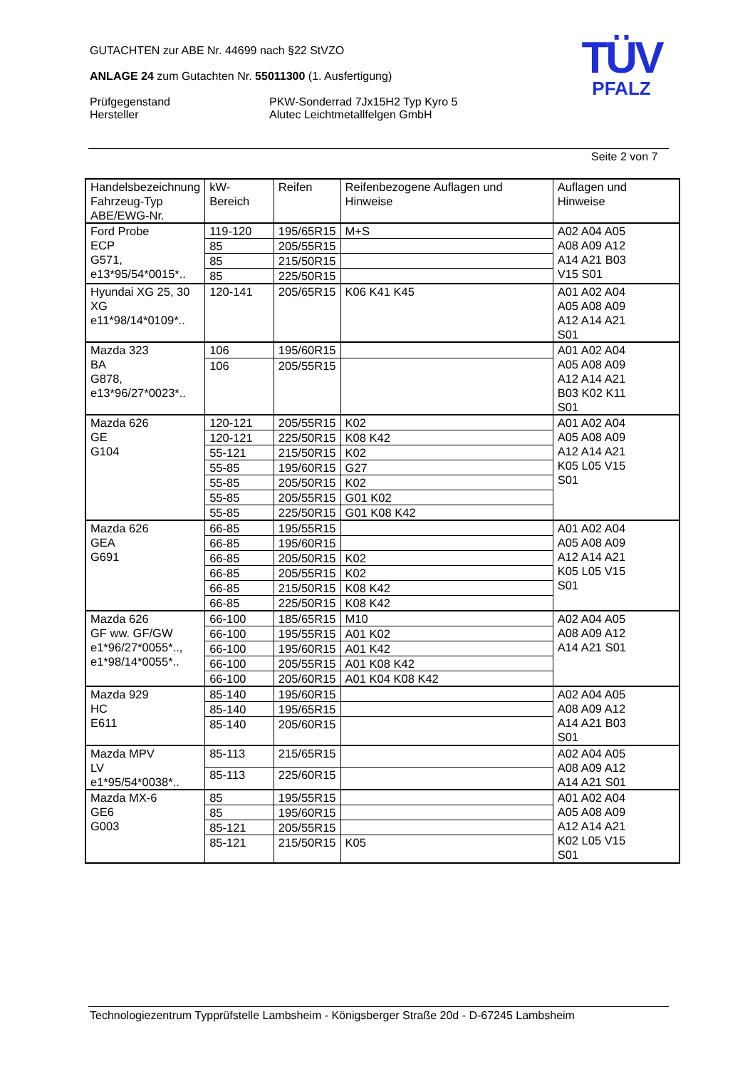GUTACHTEN zur ABE Nr. 44699 nach §22 StVZO
ANLAGE 24 zum Gutachten Nr. 55011300 (1. Ausfertigung)
Prüfgegenstand
Hersteller
PKW-Sonderrad 7Jx15H2 Typ Kyro 5
Alutec Leichtmetallfelgen GmbH
TÜV
PFALZ
Seite 2 von 7
| Handelsbezeichnung Fahrzeug-Typ ABE/EWG-Nr. | kW-Bereich | Reifen | Reifenbezogene Auflagen und Hinweise | Auflagen und Hinweise |
| --- | --- | --- | --- | --- |
| Ford Probe ECP G571, e13*95/54*0015*.. | 119-120 | 195/65R15 | M+S | A02 A04 A05 A08 A09 A12 A14 A21 B03 V15 S01 |
| | 85 | 205/55R15 | | |
| | 85 | 215/50R15 | | |
| | 85 | 225/50R15 | | |
| Hyundai XG 25, 30 XG e11*98/14*0109*.. | 120-141 | 205/65R15 | K06 K41 K45 | A01 A02 A04 A05 A08 A09 A12 A14 A21 S01 |
| Mazda 323 BA G878, e13*96/27*0023*.. | 106 | 195/60R15 | | A01 A02 A04 A05 A08 A09 A12 A14 A21 B03 K02 K11 S01 |
| | 106 | 205/55R15 | | |
| Mazda 626 GE G104 | 120-121 | 205/55R15 | K02 | A01 A02 A04 A05 A08 A09 A12 A14 A21 K05 L05 V15 S01 |
| | 120-121 | 225/50R15 | K08 K42 | |
| | 55-121 | 215/50R15 | K02 | |
| | 55-85 | 195/60R15 | G27 | |
| | 55-85 | 205/50R15 | K02 | |
| | 55-85 | 205/55R15 | G01 K02 | |
| | 55-85 | 225/50R15 | G01 K08 K42 | |
| Mazda 626 GEA G691 | 66-85 | 195/55R15 | | A01 A02 A04 A05 A08 A09 A12 A14 A21 K05 L05 V15 S01 |
| | 66-85 | 195/60R15 | | |
| | 66-85 | 205/50R15 | K02 | |
| | 66-85 | 205/55R15 | K02 | |
| | 66-85 | 215/50R15 | K08 K42 | |
| | 66-85 | 225/50R15 | K08 K42 | |
| Mazda 626 GF ww. GF/GW e1*96/27*0055*.., e1*98/14*0055*.. | 66-100 | 185/65R15 | M10 | A02 A04 A05 A08 A09 A12 A14 A21 S01 |
| | 66-100 | 195/55R15 | A01 K02 | |
| | 66-100 | 195/60R15 | A01 K42 | |
| | 66-100 | 205/55R15 | A01 K08 K42 | |
| | 66-100 | 205/60R15 | A01 K04 K08 K42 | |
| Mazda 929 HC E611 | 85-140 | 195/60R15 | | A02 A04 A05 A08 A09 A12 A14 A21 B03 S01 |
| | 85-140 | 195/65R15 | | |
| | 85-140 | 205/60R15 | | |
| Mazda MPV LV e1*95/54*0038*.. | 85-113 | 215/65R15 | | A02 A04 A05 A08 A09 A12 A14 A21 S01 |
| | 85-113 | 225/60R15 | | |
| Mazda MX-6 GE6 G003 | 85 | 195/55R15 | | A01 A02 A04 A05 A08 A09 A12 A14 A21 K02 L05 V15 S01 |
| | 85 | 195/60R15 | | |
| | 85-121 | 205/55R15 | | |
| | 85-121 | 215/50R15 | K05 | |
Technologiezentrum Typprüfstelle Lambsheim - Königsberger Straße 20d - D-67245 Lambsheim